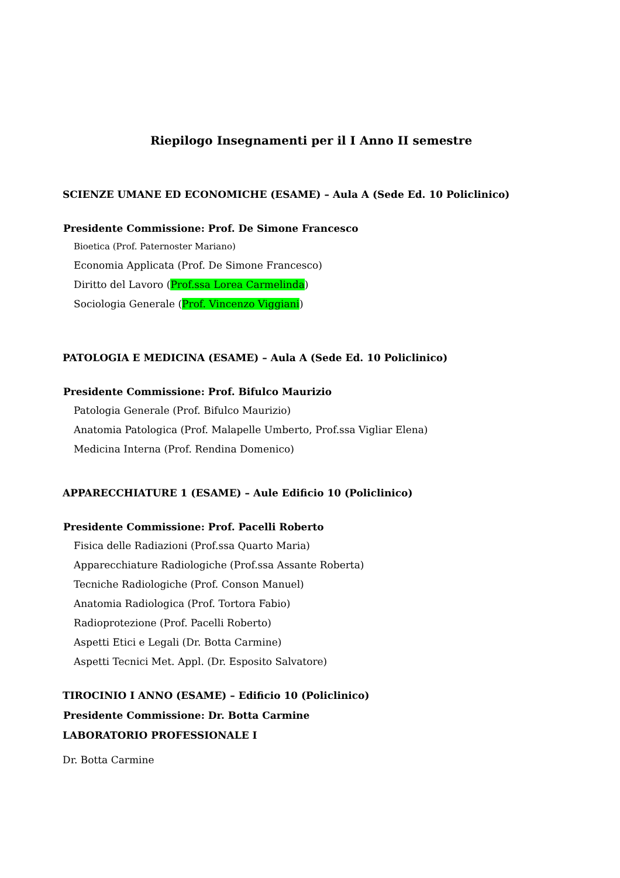Riepilogo Insegnamenti per il I Anno II semestre
SCIENZE UMANE ED ECONOMICHE (ESAME) – Aula A (Sede Ed. 10 Policlinico)
Presidente Commissione: Prof. De Simone Francesco
Bioetica (Prof. Paternoster Mariano)
Economia Applicata (Prof. De Simone Francesco)
Diritto del Lavoro (Prof.ssa Lorea Carmelinda)
Sociologia Generale (Prof. Vincenzo Viggiani)
PATOLOGIA E MEDICINA (ESAME) – Aula A (Sede Ed. 10 Policlinico)
Presidente Commissione: Prof. Bifulco Maurizio
Patologia Generale (Prof. Bifulco Maurizio)
Anatomia Patologica (Prof. Malapelle Umberto, Prof.ssa Vigliar Elena)
Medicina Interna (Prof. Rendina Domenico)
APPARECCHIATURE 1 (ESAME) – Aule Edificio 10 (Policlinico)
Presidente Commissione: Prof. Pacelli Roberto
Fisica delle Radiazioni (Prof.ssa Quarto Maria)
Apparecchiature Radiologiche (Prof.ssa Assante Roberta)
Tecniche Radiologiche (Prof. Conson Manuel)
Anatomia Radiologica (Prof. Tortora Fabio)
Radioprotezione (Prof. Pacelli Roberto)
Aspetti Etici e Legali (Dr. Botta Carmine)
Aspetti Tecnici Met. Appl. (Dr. Esposito Salvatore)
TIROCINIO I ANNO (ESAME) – Edificio 10 (Policlinico)
Presidente Commissione: Dr. Botta Carmine
LABORATORIO PROFESSIONALE I
Dr. Botta Carmine